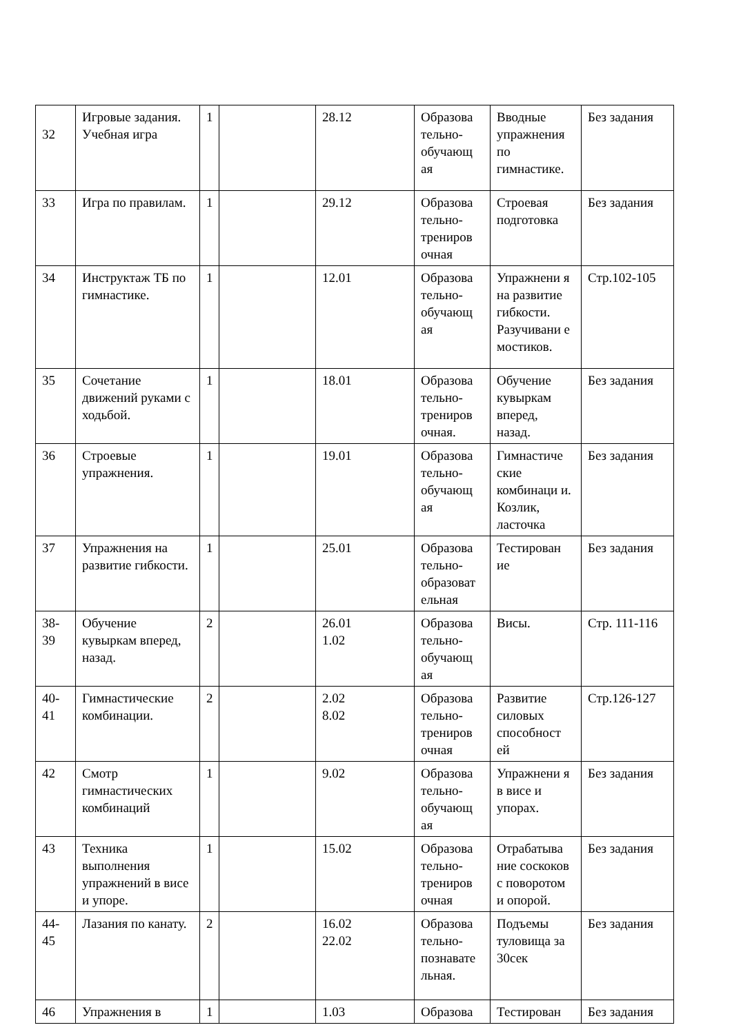| 32 | Игровые задания. Учебная игра | 1 | | 28.12 | Образова тельно-обучающ ая | Вводные упражнения по гимнастике. | Без задания |
| 33 | Игра по правилам. | 1 | | 29.12 | Образова тельно-трениров очная | Строевая подготовка | Без задания |
| 34 | Инструктаж ТБ по гимнастике. | 1 | | 12.01 | Образова тельно-обучающ ая | Упражнени я на развитие гибкости. Разучивани е мостиков. | Стр.102-105 |
| 35 | Сочетание движений руками с ходьбой. | 1 | | 18.01 | Образова тельно-трениров очная. | Обучение кувыркам вперед, назад. | Без задания |
| 36 | Строевые упражнения. | 1 | | 19.01 | Образова тельно-обучающ ая | Гимнастиче ские комбинаци и. Козлик, ласточка | Без задания |
| 37 | Упражнения на развитие гибкости. | 1 | | 25.01 | Образова тельно-образоват ельная | Тестирован ие | Без задания |
| 38-39 | Обучение кувыркам вперед, назад. | 2 | | 26.01 1.02 | Образова тельно-обучающ ая | Висы. | Стр. 111-116 |
| 40-41 | Гимнастические комбинации. | 2 | | 2.02 8.02 | Образова тельно-трениров очная | Развитие силовых способност ей | Стр.126-127 |
| 42 | Смотр гимнастических комбинаций | 1 | | 9.02 | Образова тельно-обучающ ая | Упражнени я в висе и упорах. | Без задания |
| 43 | Техника выполнения упражнений в висе и упоре. | 1 | | 15.02 | Образова тельно-трениров очная | Отрабатыва ние соскоков с поворотом и опорой. | Без задания |
| 44-45 | Лазания по канату. | 2 | | 16.02 22.02 | Образова тельно-познавате льная. | Подъемы туловища за 30сек | Без задания |
| 46 | Упражнения в | 1 | | 1.03 | Образова | Тестирован | Без задания |